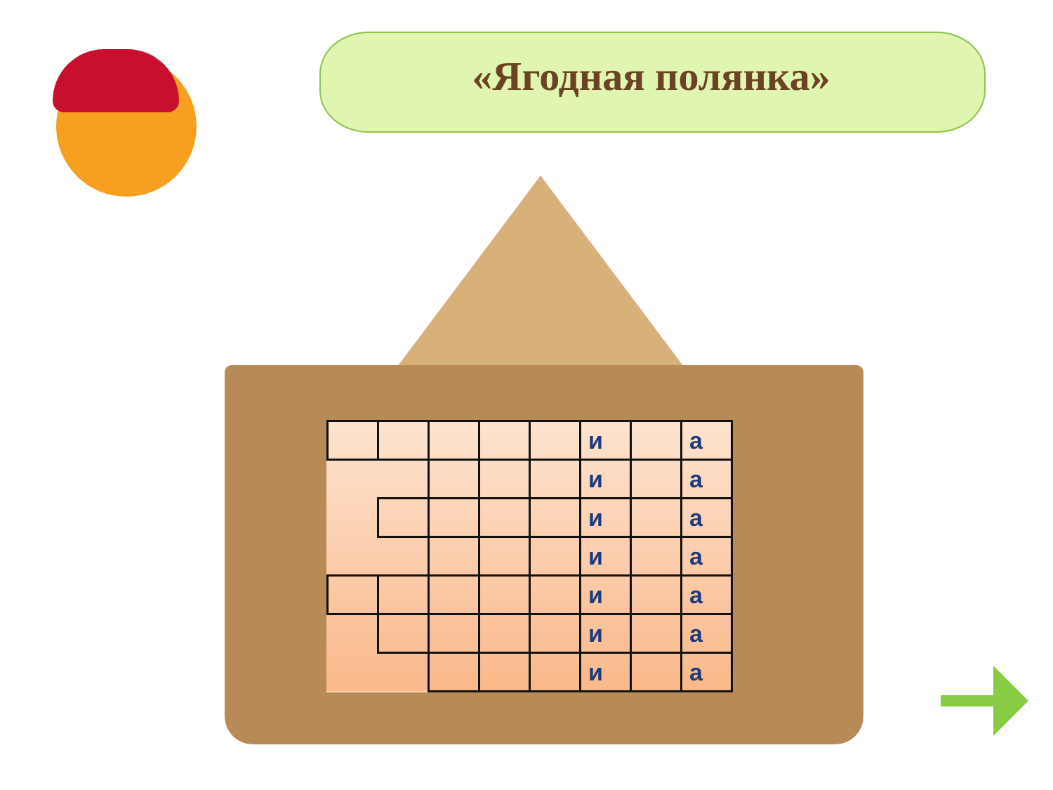«Ягодная полянка»
| | | | | | и | | а |
| | | | | | и | | а |
| | | | | | и | | а |
| | | | | | и | | а |
| | | | | | и | | а |
| | | | | | и | | а |
| | | | | | и | | а |